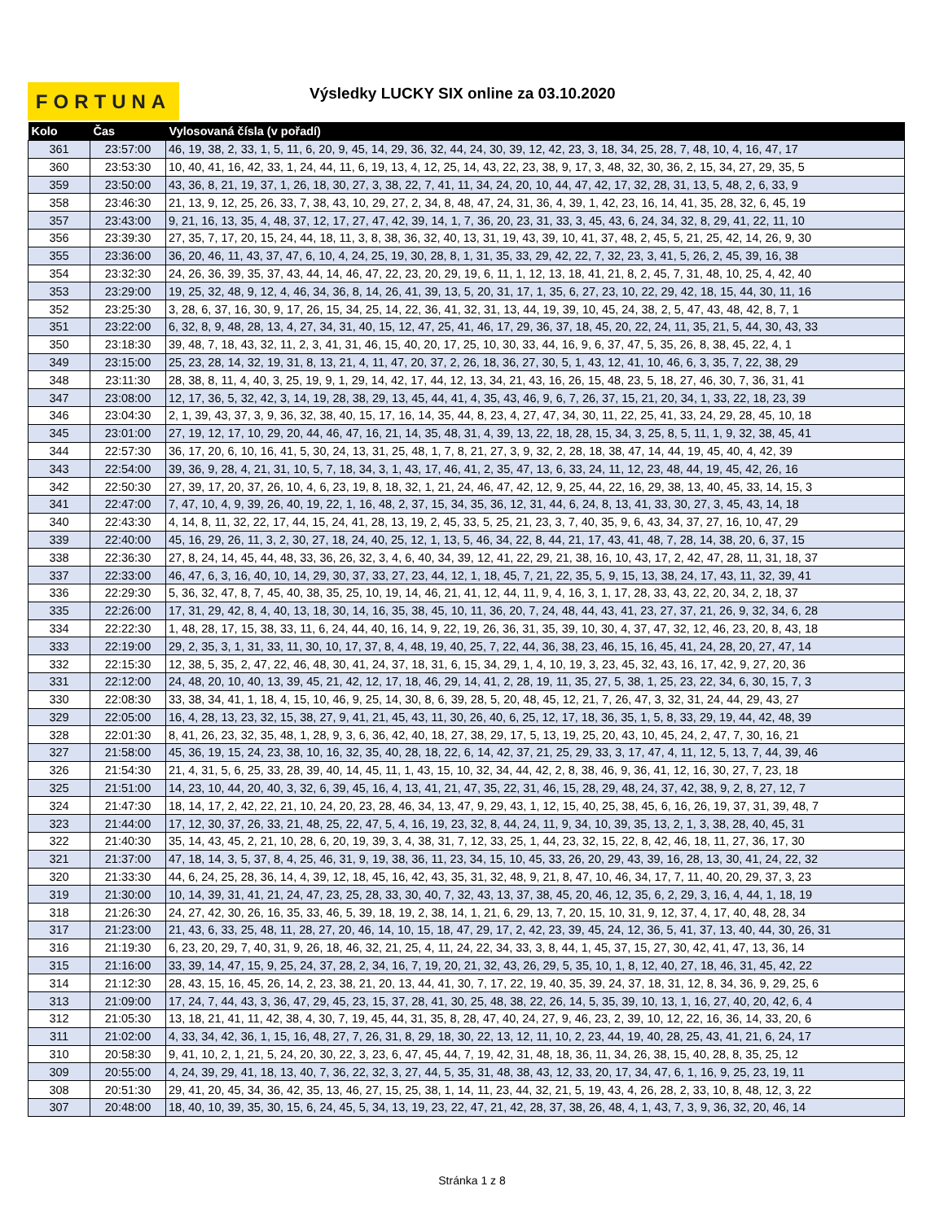FORTUNA
Výsledky LUCKY SIX online za 03.10.2020
| Kolo | Čas | Vylosovaná čísla (v pořadí) |
| --- | --- | --- |
| 361 | 23:57:00 | 46, 19, 38, 2, 33, 1, 5, 11, 6, 20, 9, 45, 14, 29, 36, 32, 44, 24, 30, 39, 12, 42, 23, 3, 18, 34, 25, 28, 7, 48, 10, 4, 16, 47, 17 |
| 360 | 23:53:30 | 10, 40, 41, 16, 42, 33, 1, 24, 44, 11, 6, 19, 13, 4, 12, 25, 14, 43, 22, 23, 38, 9, 17, 3, 48, 32, 30, 36, 2, 15, 34, 27, 29, 35, 5 |
| 359 | 23:50:00 | 43, 36, 8, 21, 19, 37, 1, 26, 18, 30, 27, 3, 38, 22, 7, 41, 11, 34, 24, 20, 10, 44, 47, 42, 17, 32, 28, 31, 13, 5, 48, 2, 6, 33, 9 |
| 358 | 23:46:30 | 21, 13, 9, 12, 25, 26, 33, 7, 38, 43, 10, 29, 27, 2, 34, 8, 48, 47, 24, 31, 36, 4, 39, 1, 42, 23, 16, 14, 41, 35, 28, 32, 6, 45, 19 |
| 357 | 23:43:00 | 9, 21, 16, 13, 35, 4, 48, 37, 12, 17, 27, 47, 42, 39, 14, 1, 7, 36, 20, 23, 31, 33, 3, 45, 43, 6, 24, 34, 32, 8, 29, 41, 22, 11, 10 |
| 356 | 23:39:30 | 27, 35, 7, 17, 20, 15, 24, 44, 18, 11, 3, 8, 38, 36, 32, 40, 13, 31, 19, 43, 39, 10, 41, 37, 48, 2, 45, 5, 21, 25, 42, 14, 26, 9, 30 |
| 355 | 23:36:00 | 36, 20, 46, 11, 43, 37, 47, 6, 10, 4, 24, 25, 19, 30, 28, 8, 1, 31, 35, 33, 29, 42, 22, 7, 32, 23, 3, 41, 5, 26, 2, 45, 39, 16, 38 |
| 354 | 23:32:30 | 24, 26, 36, 39, 35, 37, 43, 44, 14, 46, 47, 22, 23, 20, 29, 19, 6, 11, 1, 12, 13, 18, 41, 21, 8, 2, 45, 7, 31, 48, 10, 25, 4, 42, 40 |
| 353 | 23:29:00 | 19, 25, 32, 48, 9, 12, 4, 46, 34, 36, 8, 14, 26, 41, 39, 13, 5, 20, 31, 17, 1, 35, 6, 27, 23, 10, 22, 29, 42, 18, 15, 44, 30, 11, 16 |
| 352 | 23:25:30 | 3, 28, 6, 37, 16, 30, 9, 17, 26, 15, 34, 25, 14, 22, 36, 41, 32, 31, 13, 44, 19, 39, 10, 45, 24, 38, 2, 5, 47, 43, 48, 42, 8, 7, 1 |
| 351 | 23:22:00 | 6, 32, 8, 9, 48, 28, 13, 4, 27, 34, 31, 40, 15, 12, 47, 25, 41, 46, 17, 29, 36, 37, 18, 45, 20, 22, 24, 11, 35, 21, 5, 44, 30, 43, 33 |
| 350 | 23:18:30 | 39, 48, 7, 18, 43, 32, 11, 2, 3, 41, 31, 46, 15, 40, 20, 17, 25, 10, 30, 33, 44, 16, 9, 6, 37, 47, 5, 35, 26, 8, 38, 45, 22, 4, 1 |
| 349 | 23:15:00 | 25, 23, 28, 14, 32, 19, 31, 8, 13, 21, 4, 11, 47, 20, 37, 2, 26, 18, 36, 27, 30, 5, 1, 43, 12, 41, 10, 46, 6, 3, 35, 7, 22, 38, 29 |
| 348 | 23:11:30 | 28, 38, 8, 11, 4, 40, 3, 25, 19, 9, 1, 29, 14, 42, 17, 44, 12, 13, 34, 21, 43, 16, 26, 15, 48, 23, 5, 18, 27, 46, 30, 7, 36, 31, 41 |
| 347 | 23:08:00 | 12, 17, 36, 5, 32, 42, 3, 14, 19, 28, 38, 29, 13, 45, 44, 41, 4, 35, 43, 46, 9, 6, 7, 26, 37, 15, 21, 20, 34, 1, 33, 22, 18, 23, 39 |
| 346 | 23:04:30 | 2, 1, 39, 43, 37, 3, 9, 36, 32, 38, 40, 15, 17, 16, 14, 35, 44, 8, 23, 4, 27, 47, 34, 30, 11, 22, 25, 41, 33, 24, 29, 28, 45, 10, 18 |
| 345 | 23:01:00 | 27, 19, 12, 17, 10, 29, 20, 44, 46, 47, 16, 21, 14, 35, 48, 31, 4, 39, 13, 22, 18, 28, 15, 34, 3, 25, 8, 5, 11, 1, 9, 32, 38, 45, 41 |
| 344 | 22:57:30 | 36, 17, 20, 6, 10, 16, 41, 5, 30, 24, 13, 31, 25, 48, 1, 7, 8, 21, 27, 3, 9, 32, 2, 28, 18, 38, 47, 14, 44, 19, 45, 40, 4, 42, 39 |
| 343 | 22:54:00 | 39, 36, 9, 28, 4, 21, 31, 10, 5, 7, 18, 34, 3, 1, 43, 17, 46, 41, 2, 35, 47, 13, 6, 33, 24, 11, 12, 23, 48, 44, 19, 45, 42, 26, 16 |
| 342 | 22:50:30 | 27, 39, 17, 20, 37, 26, 10, 4, 6, 23, 19, 8, 18, 32, 1, 21, 24, 46, 47, 42, 12, 9, 25, 44, 22, 16, 29, 38, 13, 40, 45, 33, 14, 15, 3 |
| 341 | 22:47:00 | 7, 47, 10, 4, 9, 39, 26, 40, 19, 22, 1, 16, 48, 2, 37, 15, 34, 35, 36, 12, 31, 44, 6, 24, 8, 13, 41, 33, 30, 27, 3, 45, 43, 14, 18 |
| 340 | 22:43:30 | 4, 14, 8, 11, 32, 22, 17, 44, 15, 24, 41, 28, 13, 19, 2, 45, 33, 5, 25, 21, 23, 3, 7, 40, 35, 9, 6, 43, 34, 37, 27, 16, 10, 47, 29 |
| 339 | 22:40:00 | 45, 16, 29, 26, 11, 3, 2, 30, 27, 18, 24, 40, 25, 12, 1, 13, 5, 46, 34, 22, 8, 44, 21, 17, 43, 41, 48, 7, 28, 14, 38, 20, 6, 37, 15 |
| 338 | 22:36:30 | 27, 8, 24, 14, 45, 44, 48, 33, 36, 26, 32, 3, 4, 6, 40, 34, 39, 12, 41, 22, 29, 21, 38, 16, 10, 43, 17, 2, 42, 47, 28, 11, 31, 18, 37 |
| 337 | 22:33:00 | 46, 47, 6, 3, 16, 40, 10, 14, 29, 30, 37, 33, 27, 23, 44, 12, 1, 18, 45, 7, 21, 22, 35, 5, 9, 15, 13, 38, 24, 17, 43, 11, 32, 39, 41 |
| 336 | 22:29:30 | 5, 36, 32, 47, 8, 7, 45, 40, 38, 35, 25, 10, 19, 14, 46, 21, 41, 12, 44, 11, 9, 4, 16, 3, 1, 17, 28, 33, 43, 22, 20, 34, 2, 18, 37 |
| 335 | 22:26:00 | 17, 31, 29, 42, 8, 4, 40, 13, 18, 30, 14, 16, 35, 38, 45, 10, 11, 36, 20, 7, 24, 48, 44, 43, 41, 23, 27, 37, 21, 26, 9, 32, 34, 6, 28 |
| 334 | 22:22:30 | 1, 48, 28, 17, 15, 38, 33, 11, 6, 24, 44, 40, 16, 14, 9, 22, 19, 26, 36, 31, 35, 39, 10, 30, 4, 37, 47, 32, 12, 46, 23, 20, 8, 43, 18 |
| 333 | 22:19:00 | 29, 2, 35, 3, 1, 31, 33, 11, 30, 10, 17, 37, 8, 4, 48, 19, 40, 25, 7, 22, 44, 36, 38, 23, 46, 15, 16, 45, 41, 24, 28, 20, 27, 47, 14 |
| 332 | 22:15:30 | 12, 38, 5, 35, 2, 47, 22, 46, 48, 30, 41, 24, 37, 18, 31, 6, 15, 34, 29, 1, 4, 10, 19, 3, 23, 45, 32, 43, 16, 17, 42, 9, 27, 20, 36 |
| 331 | 22:12:00 | 24, 48, 20, 10, 40, 13, 39, 45, 21, 42, 12, 17, 18, 46, 29, 14, 41, 2, 28, 19, 11, 35, 27, 5, 38, 1, 25, 23, 22, 34, 6, 30, 15, 7, 3 |
| 330 | 22:08:30 | 33, 38, 34, 41, 1, 18, 4, 15, 10, 46, 9, 25, 14, 30, 8, 6, 39, 28, 5, 20, 48, 45, 12, 21, 7, 26, 47, 3, 32, 31, 24, 44, 29, 43, 27 |
| 329 | 22:05:00 | 16, 4, 28, 13, 23, 32, 15, 38, 27, 9, 41, 21, 45, 43, 11, 30, 26, 40, 6, 25, 12, 17, 18, 36, 35, 1, 5, 8, 33, 29, 19, 44, 42, 48, 39 |
| 328 | 22:01:30 | 8, 41, 26, 23, 32, 35, 48, 1, 28, 9, 3, 6, 36, 42, 40, 18, 27, 38, 29, 17, 5, 13, 19, 25, 20, 43, 10, 45, 24, 2, 47, 7, 30, 16, 21 |
| 327 | 21:58:00 | 45, 36, 19, 15, 24, 23, 38, 10, 16, 32, 35, 40, 28, 18, 22, 6, 14, 42, 37, 21, 25, 29, 33, 3, 17, 47, 4, 11, 12, 5, 13, 7, 44, 39, 46 |
| 326 | 21:54:30 | 21, 4, 31, 5, 6, 25, 33, 28, 39, 40, 14, 45, 11, 1, 43, 15, 10, 32, 34, 44, 42, 2, 8, 38, 46, 9, 36, 41, 12, 16, 30, 27, 7, 23, 18 |
| 325 | 21:51:00 | 14, 23, 10, 44, 20, 40, 3, 32, 6, 39, 45, 16, 4, 13, 41, 21, 47, 35, 22, 31, 46, 15, 28, 29, 48, 24, 37, 42, 38, 9, 2, 8, 27, 12, 7 |
| 324 | 21:47:30 | 18, 14, 17, 2, 42, 22, 21, 10, 24, 20, 23, 28, 46, 34, 13, 47, 9, 29, 43, 1, 12, 15, 40, 25, 38, 45, 6, 16, 26, 19, 37, 31, 39, 48, 7 |
| 323 | 21:44:00 | 17, 12, 30, 37, 26, 33, 21, 48, 25, 22, 47, 5, 4, 16, 19, 23, 32, 8, 44, 24, 11, 9, 34, 10, 39, 35, 13, 2, 1, 3, 38, 28, 40, 45, 31 |
| 322 | 21:40:30 | 35, 14, 43, 45, 2, 21, 10, 28, 6, 20, 19, 39, 3, 4, 38, 31, 7, 12, 33, 25, 1, 44, 23, 32, 15, 22, 8, 42, 46, 18, 11, 27, 36, 17, 30 |
| 321 | 21:37:00 | 47, 18, 14, 3, 5, 37, 8, 4, 25, 46, 31, 9, 19, 38, 36, 11, 23, 34, 15, 10, 45, 33, 26, 20, 29, 43, 39, 16, 28, 13, 30, 41, 24, 22, 32 |
| 320 | 21:33:30 | 44, 6, 24, 25, 28, 36, 14, 4, 39, 12, 18, 45, 16, 42, 43, 35, 31, 32, 48, 9, 21, 8, 47, 10, 46, 34, 17, 7, 11, 40, 20, 29, 37, 3, 23 |
| 319 | 21:30:00 | 10, 14, 39, 31, 41, 21, 24, 47, 23, 25, 28, 33, 30, 40, 7, 32, 43, 13, 37, 38, 45, 20, 46, 12, 35, 6, 2, 29, 3, 16, 4, 44, 1, 18, 19 |
| 318 | 21:26:30 | 24, 27, 42, 30, 26, 16, 35, 33, 46, 5, 39, 18, 19, 2, 38, 14, 1, 21, 6, 29, 13, 7, 20, 15, 10, 31, 9, 12, 37, 4, 17, 40, 48, 28, 34 |
| 317 | 21:23:00 | 21, 43, 6, 33, 25, 48, 11, 28, 27, 20, 46, 14, 10, 15, 18, 47, 29, 17, 2, 42, 23, 39, 45, 24, 12, 36, 5, 41, 37, 13, 40, 44, 30, 26, 31 |
| 316 | 21:19:30 | 6, 23, 20, 29, 7, 40, 31, 9, 26, 18, 46, 32, 21, 25, 4, 11, 24, 22, 34, 33, 3, 8, 44, 1, 45, 37, 15, 27, 30, 42, 41, 47, 13, 36, 14 |
| 315 | 21:16:00 | 33, 39, 14, 47, 15, 9, 25, 24, 37, 28, 2, 34, 16, 7, 19, 20, 21, 32, 43, 26, 29, 5, 35, 10, 1, 8, 12, 40, 27, 18, 46, 31, 45, 42, 22 |
| 314 | 21:12:30 | 28, 43, 15, 16, 45, 26, 14, 2, 23, 38, 21, 20, 13, 44, 41, 30, 7, 17, 22, 19, 40, 35, 39, 24, 37, 18, 31, 12, 8, 34, 36, 9, 29, 25, 6 |
| 313 | 21:09:00 | 17, 24, 7, 44, 43, 3, 36, 47, 29, 45, 23, 15, 37, 28, 41, 30, 25, 48, 38, 22, 26, 14, 5, 35, 39, 10, 13, 1, 16, 27, 40, 20, 42, 6, 4 |
| 312 | 21:05:30 | 13, 18, 21, 41, 11, 42, 38, 4, 30, 7, 19, 45, 44, 31, 35, 8, 28, 47, 40, 24, 27, 9, 46, 23, 2, 39, 10, 12, 22, 16, 36, 14, 33, 20, 6 |
| 311 | 21:02:00 | 4, 33, 34, 42, 36, 1, 15, 16, 48, 27, 7, 26, 31, 8, 29, 18, 30, 22, 13, 12, 11, 10, 2, 23, 44, 19, 40, 28, 25, 43, 41, 21, 6, 24, 17 |
| 310 | 20:58:30 | 9, 41, 10, 2, 1, 21, 5, 24, 20, 30, 22, 3, 23, 6, 47, 45, 44, 7, 19, 42, 31, 48, 18, 36, 11, 34, 26, 38, 15, 40, 28, 8, 35, 25, 12 |
| 309 | 20:55:00 | 4, 24, 39, 29, 41, 18, 13, 40, 7, 36, 22, 32, 3, 27, 44, 5, 35, 31, 48, 38, 43, 12, 33, 20, 17, 34, 47, 6, 1, 16, 9, 25, 23, 19, 11 |
| 308 | 20:51:30 | 29, 41, 20, 45, 34, 36, 42, 35, 13, 46, 27, 15, 25, 38, 1, 14, 11, 23, 44, 32, 21, 5, 19, 43, 4, 26, 28, 2, 33, 10, 8, 48, 12, 3, 22 |
| 307 | 20:48:00 | 18, 40, 10, 39, 35, 30, 15, 6, 24, 45, 5, 34, 13, 19, 23, 22, 47, 21, 42, 28, 37, 38, 26, 48, 4, 1, 43, 7, 3, 9, 36, 32, 20, 46, 14 |
Stránka 1 z 8